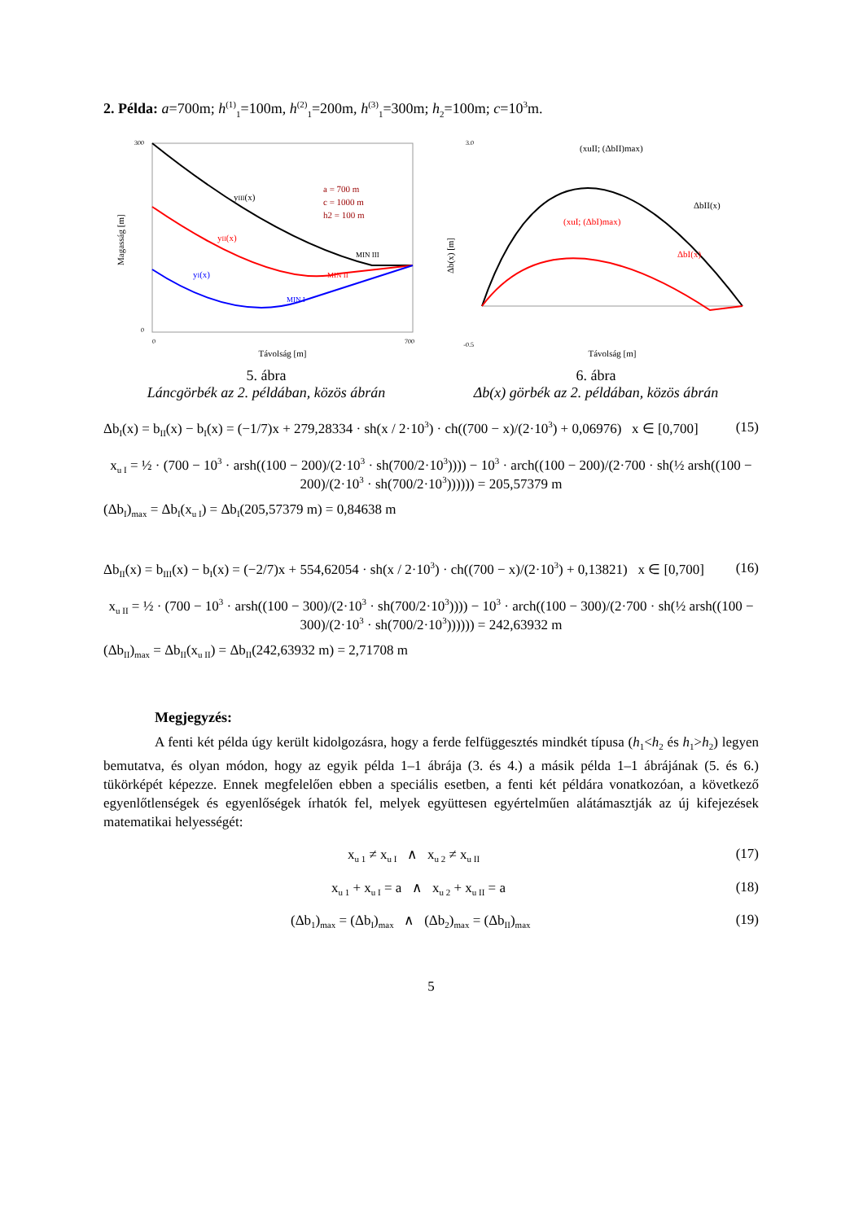2. Példa: a=700m; h<sup>(1)</sup><sub>1</sub>=100m, h<sup>(2)</sup><sub>1</sub>=200m, h<sup>(3)</sup><sub>1</sub>=300m; h<sub>2</sub>=100m; c=10<sup>3</sup>m.
yIII(x)
yII(x)
yI(x)
a = 700 m
c = 1000 m
h2 = 100 m
MIN III
MIN II
MIN I
300
0
0
700
Távolság [m]
Magasság [m]
5. ábra
Láncgörbék az 2. példában, közös ábrán
(xuII; (ΔbII)max)
(xuI; (ΔbI)max)
ΔbII(x)
ΔbI(x)
3.0
-0.5
Távolság [m]
Δb(x) [m]
6. ábra
Δb(x) görbék az 2. példában, közös ábrán
Δb<sub>I</sub>(x) = b<sub>II</sub>(x) − b<sub>I</sub>(x) = (−1/7)x + 279,28334 · sh(x / 2·10<sup>3</sup>) · ch((700 − x)/(2·10<sup>3</sup>) + 0,06976) x ∈ [0,700] (15)
x<sub>u I</sub> = ½ · (700 − 10<sup>3</sup> · arsh((100 − 200)/(2·10<sup>3</sup> · sh(700/2·10<sup>3</sup>)))) − 10<sup>3</sup> · arch((100 − 200)/(2·700 · sh(½ arsh((100 − 200)/(2·10<sup>3</sup> · sh(700/2·10<sup>3</sup>)))))) = 205,57379 m
(Δb<sub>I</sub>)<sub>max</sub> = Δb<sub>I</sub>(x<sub>u I</sub>) = Δb<sub>I</sub>(205,57379 m) = 0,84638 m
Δb<sub>II</sub>(x) = b<sub>III</sub>(x) − b<sub>I</sub>(x) = (−2/7)x + 554,62054 · sh(x / 2·10<sup>3</sup>) · ch((700 − x)/(2·10<sup>3</sup>) + 0,13821) x ∈ [0,700] (16)
x<sub>u II</sub> = ½ · (700 − 10<sup>3</sup> · arsh((100 − 300)/(2·10<sup>3</sup> · sh(700/2·10<sup>3</sup>)))) − 10<sup>3</sup> · arch((100 − 300)/(2·700 · sh(½ arsh((100 − 300)/(2·10<sup>3</sup> · sh(700/2·10<sup>3</sup>)))))) = 242,63932 m
(Δb<sub>II</sub>)<sub>max</sub> = Δb<sub>II</sub>(x<sub>u II</sub>) = Δb<sub>II</sub>(242,63932 m) = 2,71708 m
Megjegyzés:
A fenti két példa úgy került kidolgozásra, hogy a ferde felfüggesztés mindkét típusa (h<sub>1</sub><h<sub>2</sub> és h<sub>1</sub>>h<sub>2</sub>) legyen bemutatva, és olyan módon, hogy az egyik példa 1–1 ábrája (3. és 4.) a másik példa 1–1 ábrájának (5. és 6.) tükörképét képezze. Ennek megfelelően ebben a speciális esetben, a fenti két példára vonatkozóan, a következő egyenlőtlenségek és egyenlőségek írhatók fel, melyek együttesen egyértelműen alátámasztják az új kifejezések matematikai helyességét:
x<sub>u 1</sub> ≠ x<sub>u I</sub> ∧ x<sub>u 2</sub> ≠ x<sub>u II</sub> (17)
x<sub>u 1</sub> + x<sub>u I</sub> = a ∧ x<sub>u 2</sub> + x<sub>u II</sub> = a (18)
(Δb<sub>1</sub>)<sub>max</sub> = (Δb<sub>I</sub>)<sub>max</sub> ∧ (Δb<sub>2</sub>)<sub>max</sub> = (Δb<sub>II</sub>)<sub>max</sub> (19)
5